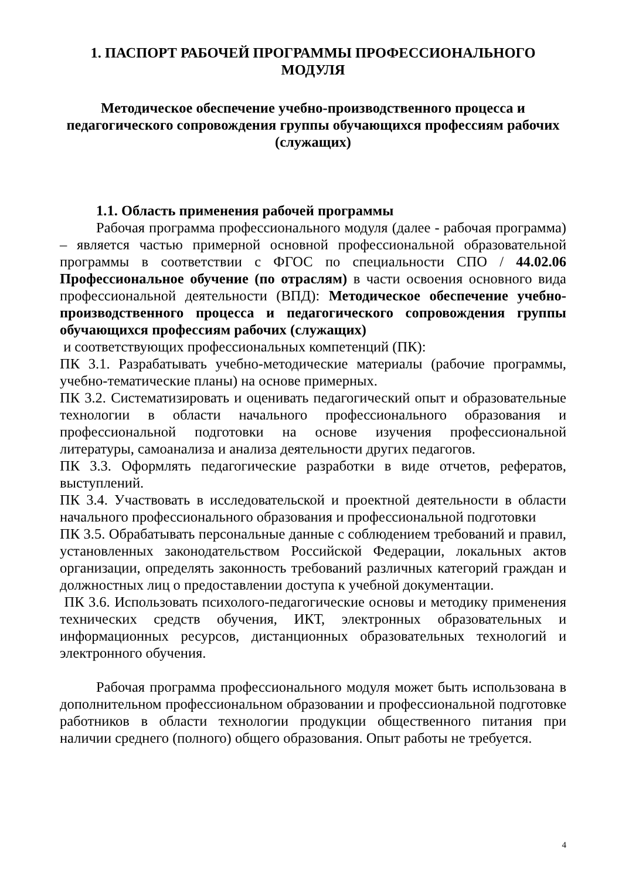1. ПАСПОРТ РАБОЧЕЙ ПРОГРАММЫ ПРОФЕССИОНАЛЬНОГО МОДУЛЯ
Методическое обеспечение учебно-производственного процесса и педагогического сопровождения группы обучающихся профессиям рабочих (служащих)
1.1. Область применения рабочей программы
Рабочая программа профессионального модуля (далее - рабочая программа) – является частью примерной основной профессиональной образовательной программы в соответствии с ФГОС по специальности СПО / 44.02.06 Профессиональное обучение (по отраслям) в части освоения основного вида профессиональной деятельности (ВПД): Методическое обеспечение учебно-производственного процесса и педагогического сопровождения группы обучающихся профессиям рабочих (служащих)
и соответствующих профессиональных компетенций (ПК):
ПК 3.1. Разрабатывать учебно-методические материалы (рабочие программы, учебно-тематические планы) на основе примерных.
ПК 3.2. Систематизировать и оценивать педагогический опыт и образовательные технологии в области начального профессионального образования и профессиональной подготовки на основе изучения профессиональной литературы, самоанализа и анализа деятельности других педагогов.
ПК 3.3. Оформлять педагогические разработки в виде отчетов, рефератов, выступлений.
ПК 3.4. Участвовать в исследовательской и проектной деятельности в области начального профессионального образования и профессиональной подготовки
ПК 3.5. Обрабатывать персональные данные с соблюдением требований и правил, установленных законодательством Российской Федерации, локальных актов организации, определять законность требований различных категорий граждан и должностных лиц о предоставлении доступа к учебной документации.
ПК 3.6. Использовать психолого-педагогические основы и методику применения технических средств обучения, ИКТ, электронных образовательных и информационных ресурсов, дистанционных образовательных технологий и электронного обучения.
Рабочая программа профессионального модуля может быть использована в дополнительном профессиональном образовании и профессиональной подготовке работников в области технологии продукции общественного питания при наличии среднего (полного) общего образования. Опыт работы не требуется.
4